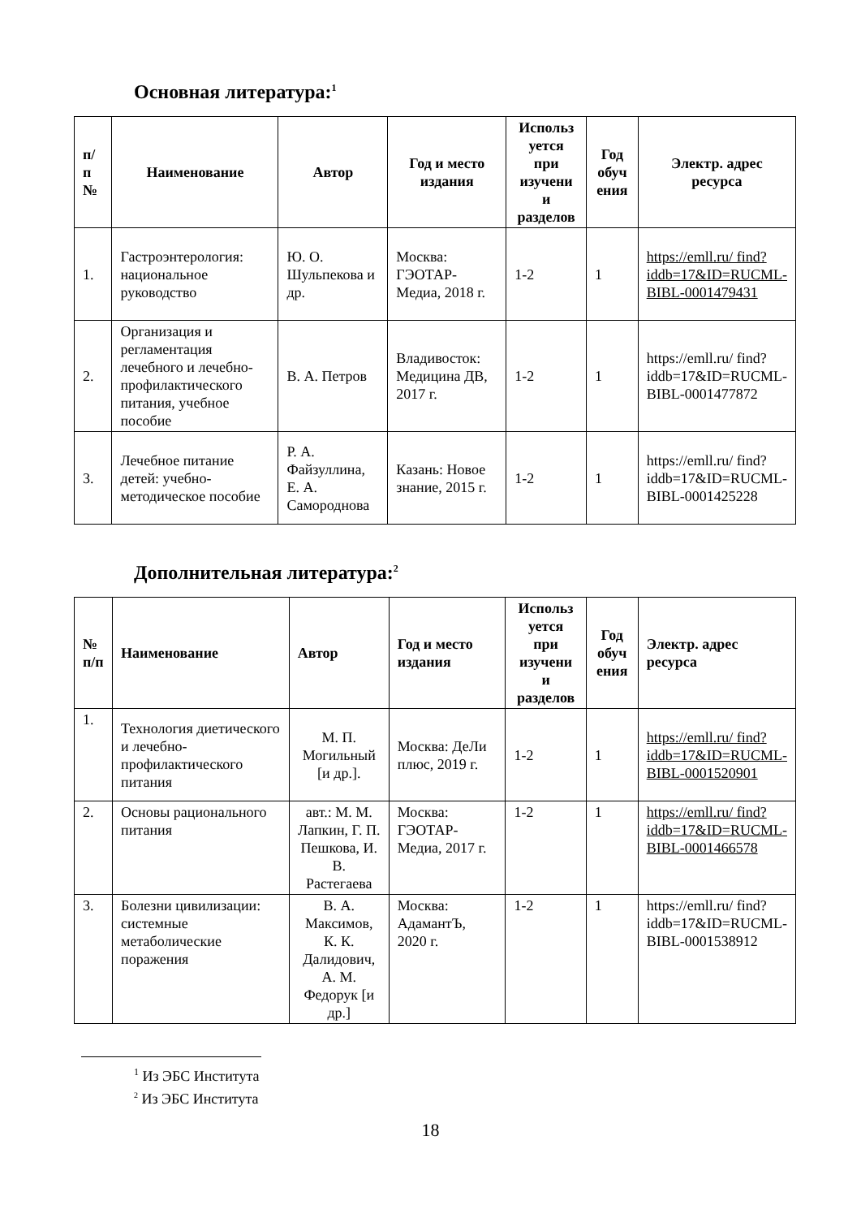Основная литература:<sup>1</sup>
| п/ п № | Наименование | Автор | Год и место издания | Использ уется при изучени и разделов | Год обуч ения | Электр. адрес ресурса |
| --- | --- | --- | --- | --- | --- | --- |
| 1. | Гастроэнтерология: национальное руководство | Ю. О. Шульпекова и др. | Москва: ГЭОТАР-Медиа, 2018 г. | 1-2 | 1 | https://emll.ru/ find? iddb=17&ID=RUCML-BIBL-0001479431 |
| 2. | Организация и регламентация лечебного и лечебно-профилактического питания, учебное пособие | В. А. Петров | Владивосток: Медицина ДВ, 2017 г. | 1-2 | 1 | https://emll.ru/ find? iddb=17&ID=RUCML-BIBL-0001477872 |
| 3. | Лечебное питание детей: учебно-методическое пособие | Р. А. Файзуллина, Е. А. Самороднова | Казань: Новое знание, 2015 г. | 1-2 | 1 | https://emll.ru/ find? iddb=17&ID=RUCML-BIBL-0001425228 |
Дополнительная литература:<sup>2</sup>
| № п/п | Наименование | Автор | Год и место издания | Использ уется при изучени и разделов | Год обуч ения | Электр. адрес ресурса |
| --- | --- | --- | --- | --- | --- | --- |
| 1. | Технология диетического и лечебно-профилактического питания | М. П. Могильный [и др.]. | Москва: ДеЛи плюс, 2019 г. | 1-2 | 1 | https://emll.ru/ find? iddb=17&ID=RUCML-BIBL-0001520901 |
| 2. | Основы рационального питания | авт.: М. М. Лапкин, Г. П. Пешкова, И. В. Растегаева | Москва: ГЭОТАР-Медиа, 2017 г. | 1-2 | 1 | https://emll.ru/ find? iddb=17&ID=RUCML-BIBL-0001466578 |
| 3. | Болезни цивилизации: системные метаболические поражения | В. А. Максимов, К. К. Далидович, А. М. Федорук [и др.] | Москва: АдамантЪ, 2020 г. | 1-2 | 1 | https://emll.ru/ find? iddb=17&ID=RUCML-BIBL-0001538912 |
<sup>1</sup> Из ЭБС Института
<sup>2</sup> Из ЭБС Института
18